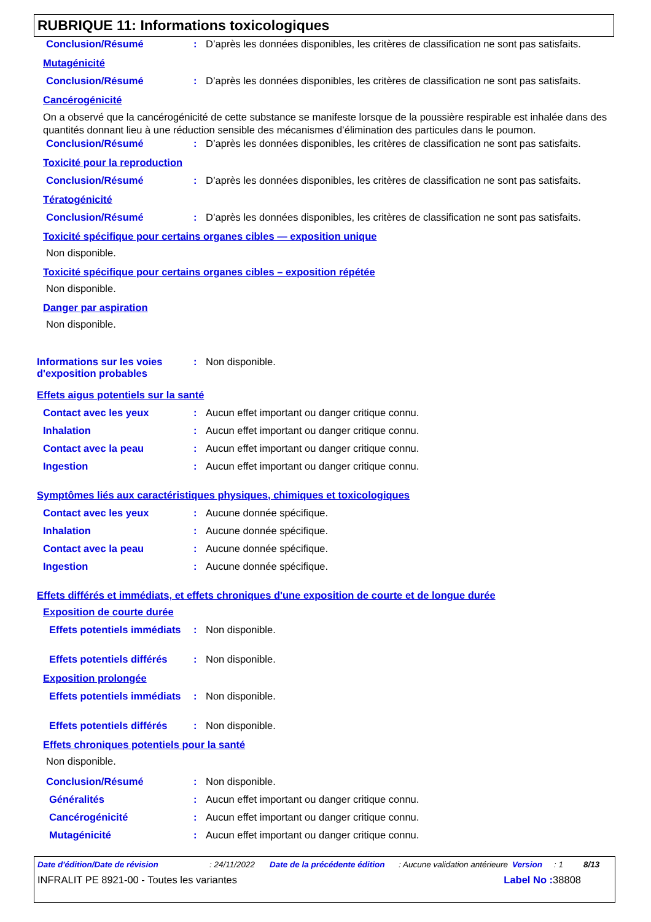RUBRIQUE 11: Informations toxicologiques
Conclusion/Résumé : D’après les données disponibles, les critères de classification ne sont pas satisfaits.
Mutagénicité
Conclusion/Résumé : D’après les données disponibles, les critères de classification ne sont pas satisfaits.
Cancérogénicité
On a observé que la cancérogénicité de cette substance se manifeste lorsque de la poussière respirable est inhalée dans des quantités donnant lieu à une réduction sensible des mécanismes d’élimination des particules dans le poumon.
Conclusion/Résumé : D’après les données disponibles, les critères de classification ne sont pas satisfaits.
Toxicité pour la reproduction
Conclusion/Résumé : D’après les données disponibles, les critères de classification ne sont pas satisfaits.
Tératogénicité
Conclusion/Résumé : D’après les données disponibles, les critères de classification ne sont pas satisfaits.
Toxicité spécifique pour certains organes cibles — exposition unique
Non disponible.
Toxicité spécifique pour certains organes cibles – exposition répétée
Non disponible.
Danger par aspiration
Non disponible.
Informations sur les voies d'exposition probables
: Non disponible.
Effets aigus potentiels sur la santé
Contact avec les yeux : Aucun effet important ou danger critique connu.
Inhalation : Aucun effet important ou danger critique connu.
Contact avec la peau : Aucun effet important ou danger critique connu.
Ingestion : Aucun effet important ou danger critique connu.
Symptômes liés aux caractéristiques physiques, chimiques et toxicologiques
Contact avec les yeux : Aucune donnée spécifique.
Inhalation : Aucune donnée spécifique.
Contact avec la peau : Aucune donnée spécifique.
Ingestion : Aucune donnée spécifique.
Effets différés et immédiats, et effets chroniques d'une exposition de courte et de longue durée
Exposition de courte durée
Effets potentiels immédiats
: Non disponible.
Effets potentiels différés
: Non disponible.
Exposition prolongée
Effets potentiels immédiats
: Non disponible.
Effets potentiels différés
: Non disponible.
Effets chroniques potentiels pour la santé
Non disponible.
Conclusion/Résumé : Non disponible.
Généralités : Aucun effet important ou danger critique connu.
Cancérogénicité : Aucun effet important ou danger critique connu.
Mutagénicité : Aucun effet important ou danger critique connu.
Date d'édition/Date de révision : 24/11/2022 Date de la précédente édition
: Aucune validation antérieure
Version : 1 8/13
INFRALIT PE 8921-00 - Toutes les variantes Label No : 38808